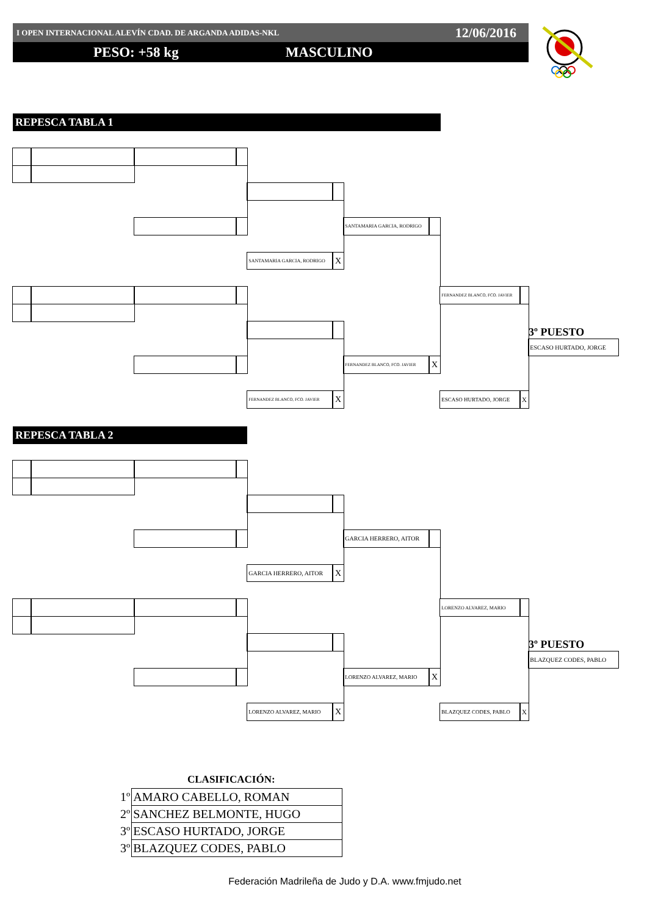I OPEN INTERNACIONAL ALEVÍN CDAD. DE ARGANDA ADIDAS-NKL 12/06/2016
PESO: +58 kg MASCULINO
REPESCA TABLA 1
SANTAMARIA GARCIA, RODRIGO
SANTAMARIA GARCIA, RODRIGO
X
FERNANDEZ BLANCO, FCO. JAVIER
3º PUESTO
ESCASO HURTADO, JORGE
FERNANDEZ BLANCO, FCO. JAVIER
X
FERNANDEZ BLANCO, FCO. JAVIER
X
ESCASO HURTADO, JORGE
X
REPESCA TABLA 2
GARCIA HERRERO, AITOR
GARCIA HERRERO, AITOR
X
LORENZO ALVAREZ, MARIO
3º PUESTO
BLAZQUEZ CODES, PABLO
LORENZO ALVAREZ, MARIO
X
LORENZO ALVAREZ, MARIO
X
BLAZQUEZ CODES, PABLO
X
CLASIFICACIÓN:
| 1º | AMARO CABELLO, ROMAN |
| 2º | SANCHEZ BELMONTE, HUGO |
| 3º | ESCASO HURTADO, JORGE |
| 3º | BLAZQUEZ CODES, PABLO |
Federación Madrileña de Judo y D.A. www.fmjudo.net